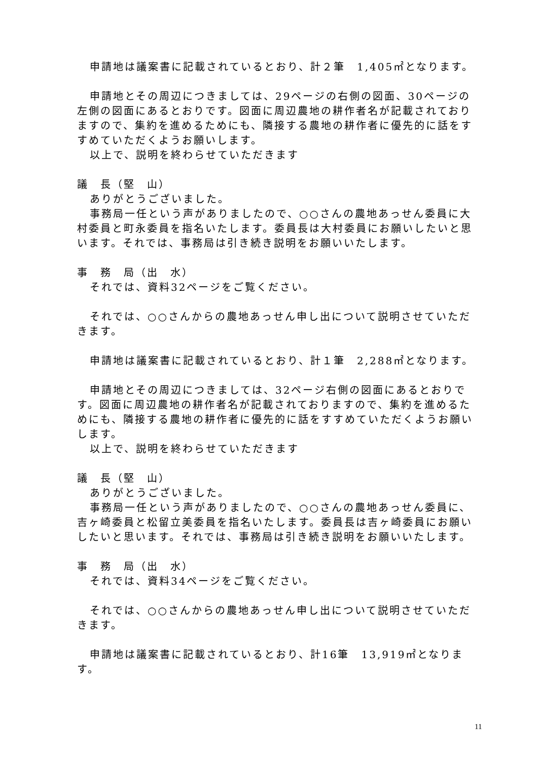申請地は議案書に記載されているとおり、計２筆　1,405㎡となります。
申請地とその周辺につきましては、29ページの右側の図面、30ページの左側の図面にあるとおりです。図面に周辺農地の耕作者名が記載されておりますので、集約を進めるためにも、隣接する農地の耕作者に優先的に話をすすめていただくようお願いします。
以上で、説明を終わらせていただきます
議　長（堅　山）
ありがとうございました。
事務局一任という声がありましたので、○○さんの農地あっせん委員に大村委員と町永委員を指名いたします。委員長は大村委員にお願いしたいと思います。それでは、事務局は引き続き説明をお願いいたします。
事　務　局（出　水）
それでは、資料32ページをご覧ください。
それでは、○○さんからの農地あっせん申し出について説明させていただきます。
申請地は議案書に記載されているとおり、計１筆　2,288㎡となります。
申請地とその周辺につきましては、32ページ右側の図面にあるとおりです。図面に周辺農地の耕作者名が記載されておりますので、集約を進めるためにも、隣接する農地の耕作者に優先的に話をすすめていただくようお願いします。
以上で、説明を終わらせていただきます
議　長（堅　山）
ありがとうございました。
事務局一任という声がありましたので、○○さんの農地あっせん委員に、吉ヶ崎委員と松留立美委員を指名いたします。委員長は吉ヶ崎委員にお願いしたいと思います。それでは、事務局は引き続き説明をお願いいたします。
事　務　局（出　水）
それでは、資料34ページをご覧ください。
それでは、○○さんからの農地あっせん申し出について説明させていただきます。
申請地は議案書に記載されているとおり、計16筆　13,919㎡となります。
11